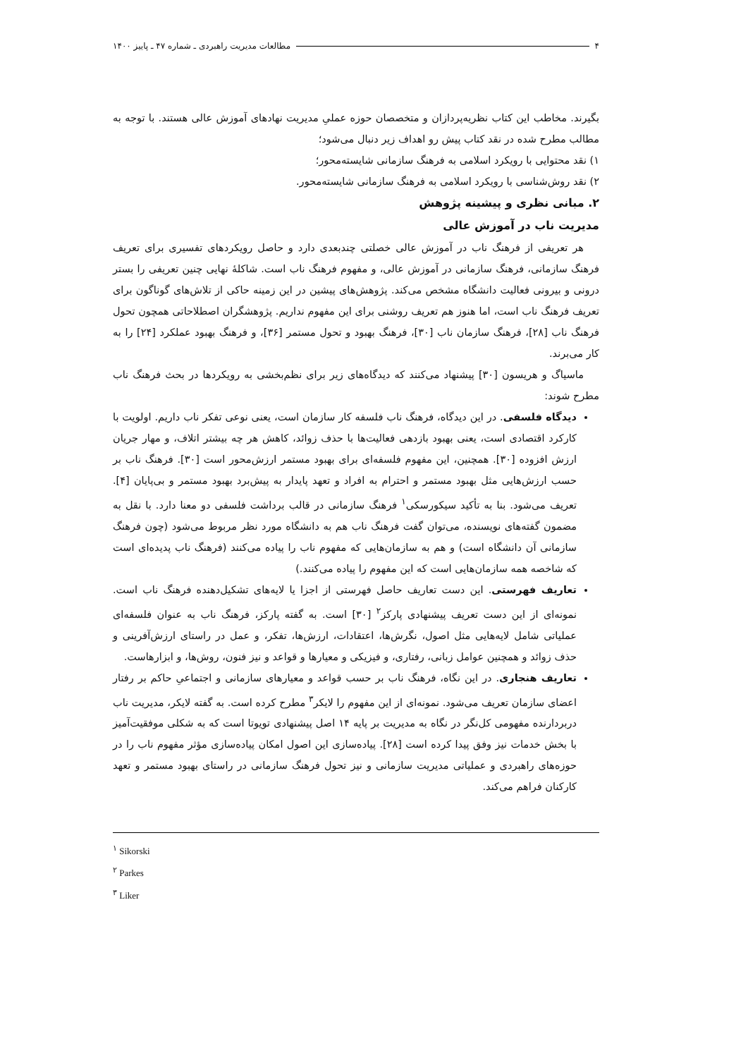۴ مطالعات مدیریت راهبردی ـ شماره ۴۷ ـ پاییز ۱۴۰۰
بگیرند. مخاطب این کتاب نظریه‌پردازان و متخصصان حوزه عملیِ مدیریت نهادهای آموزش عالی هستند. با توجه به مطالب مطرح شده در نقد کتاب پیش رو اهداف زیر دنبال می‌شود؛
۱) نقد محتوایی با رویکرد اسلامی به فرهنگ سازمانی شایسته‌محور؛
۲) نقد روش‌شناسی با رویکرد اسلامی به فرهنگ سازمانی شایسته‌محور.
۲. مبانی نظری و پیشینه پژوهش
مدیریت ناب در آموزش عالی
هر تعریفی از فرهنگ ناب در آموزش عالی خصلتی چندبعدی دارد و حاصل رویکردهای تفسیری برای تعریف فرهنگ سازمانی، فرهنگ سازمانی در آموزش عالی، و مفهوم فرهنگ ناب است. شاکلهٔ نهایی چنین تعریفی را بستر درونی و بیرونی فعالیت دانشگاه مشخص می‌کند. پژوهش‌های پیشین در این زمینه حاکی از تلاش‌های گوناگون برای تعریف فرهنگ ناب است، اما هنوز هم تعریف روشنی برای این مفهوم نداریم. پژوهشگران اصطلاحاتی همچون تحول فرهنگ ناب [۲۸]، فرهنگ سازمان ناب [۳۰]، فرهنگ بهبود و تحول مستمر [۳۶]، و فرهنگ بهبود عملکرد [۲۴] را به کار می‌برند.
ماسیاگ و هریسون [۳۰] پیشنهاد می‌کنند که دیدگاه‌های زیر برای نظم‌بخشی به رویکردها در بحث فرهنگ ناب مطرح شوند:
دیدگاه فلسفی. در این دیدگاه، فرهنگ ناب فلسفه کار سازمان است، یعنی نوعی تفکر ناب داریم. اولویت با کارکرد اقتصادی است، یعنی بهبود بازدهی فعالیت‌ها با حذف زوائد، کاهش هر چه بیشتر اتلاف، و مهار جریان ارزش افزوده [۳۰]. همچنین، این مفهوم فلسفه‌ای برای بهبود مستمر ارزش‌محور است [۳۰]. فرهنگ ناب بر حسب ارزش‌هایی مثل بهبود مستمر و احترام به افراد و تعهد پایدار به پیش‌برد بهبود مستمر و بی‌پایان [۴]. تعریف می‌شود. بنا به تأکید سیکورسکی<sup>۱</sup> فرهنگ سازمانی در قالب برداشت فلسفی دو معنا دارد. با نقل به مضمون گفته‌های نویسنده، می‌توان گفت فرهنگ ناب هم به دانشگاه مورد نظر مربوط می‌شود (چون فرهنگ سازمانی آن دانشگاه است) و هم به سازمان‌هایی که مفهوم ناب را پیاده می‌کنند (فرهنگ ناب پدیده‌ای است که شاخصه همه سازمان‌هایی است که این مفهوم را پیاده می‌کنند.)
تعاریف فهرستی. این دست تعاریف حاصل فهرستی از اجزا یا لایه‌های تشکیل‌دهنده فرهنگ ناب است. نمونه‌ای از این دست تعریف پیشنهادی پارکز<sup>۲</sup> [۳۰] است. به گفته پارکز، فرهنگ ناب به عنوان فلسفه‌ای عملیاتی شامل لایه‌هایی مثل اصول، نگرش‌ها، اعتقادات، ارزش‌ها، تفکر، و عمل در راستای ارزش‌آفرینی و حذف زوائد و همچنین عوامل زبانی، رفتاری، و فیزیکی و معیارها و قواعد و نیز فنون، روش‌ها، و ابزارهاست.
تعاریف هنجاری. در این نگاه، فرهنگ ناب بر حسب قواعد و معیارهای سازمانی و اجتماعیِ حاکم بر رفتار اعضای سازمان تعریف می‌شود. نمونه‌ای از این مفهوم را لایکر<sup>۳</sup> مطرح کرده است. به گفته لایکر، مدیریت ناب دربردارنده مفهومی کل‌نگر در نگاه به مدیریت بر پایه ۱۴ اصل پیشنهادی تویوتا است که به شکلی موفقیت‌آمیز با بخش خدمات نیز وفق پیدا کرده است [۲۸]. پیاده‌سازی این اصول امکان پیاده‌سازی مؤثر مفهوم ناب را در حوزه‌های راهبردی و عملیاتی مدیریت سازمانی و نیز تحول فرهنگ سازمانی در راستای بهبود مستمر و تعهد کارکنان فراهم می‌کند.
<sup>۱</sup> Sikorski
<sup>۲</sup> Parkes
<sup>۳</sup> Liker